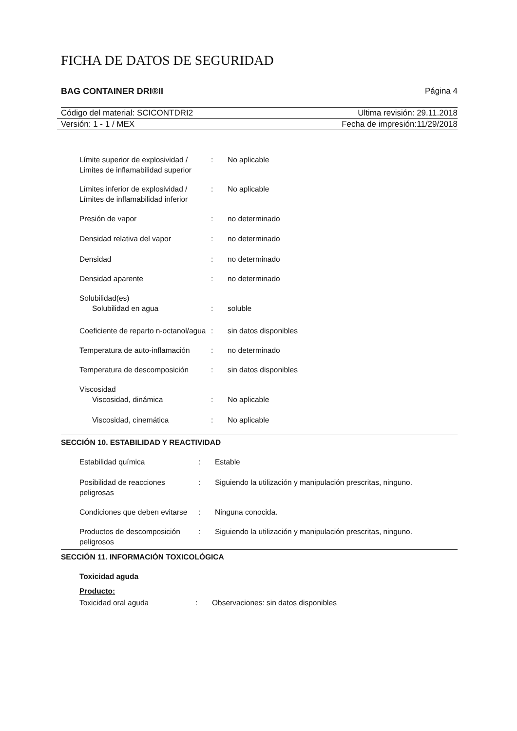FICHA DE DATOS DE SEGURIDAD
BAG CONTAINER DRI®II Página 4
Código del material: SCICONTDRI2 Ultima revisión: 29.11.2018
Versión: 1 - 1 / MEX Fecha de impresión:11/29/2018
| Límite superior de explosividad / Limites de inflamabilidad superior | : | No aplicable |
| Límites inferior de explosividad / Límites de inflamabilidad inferior | : | No aplicable |
| Presión de vapor | : | no determinado |
| Densidad relativa del vapor | : | no determinado |
| Densidad | : | no determinado |
| Densidad aparente | : | no determinado |
| Solubilidad(es) | | |
| Solubilidad en agua | : | soluble |
| Coeficiente de reparto n-octanol/agua | : | sin datos disponibles |
| Temperatura de auto-inflamación | : | no determinado |
| Temperatura de descomposición | : | sin datos disponibles |
| Viscosidad | | |
| Viscosidad, dinámica | : | No aplicable |
| Viscosidad, cinemática | : | No aplicable |
SECCIÓN 10. ESTABILIDAD Y REACTIVIDAD
| Estabilidad química | : | Estable |
| Posibilidad de reacciones peligrosas | : | Siguiendo la utilización y manipulación prescritas, ninguno. |
| Condiciones que deben evitarse | : | Ninguna conocida. |
| Productos de descomposición peligrosos | : | Siguiendo la utilización y manipulación prescritas, ninguno. |
SECCIÓN 11. INFORMACIÓN TOXICOLÓGICA
Toxicidad aguda
Producto:
| Toxicidad oral aguda | : | Observaciones: sin datos disponibles |